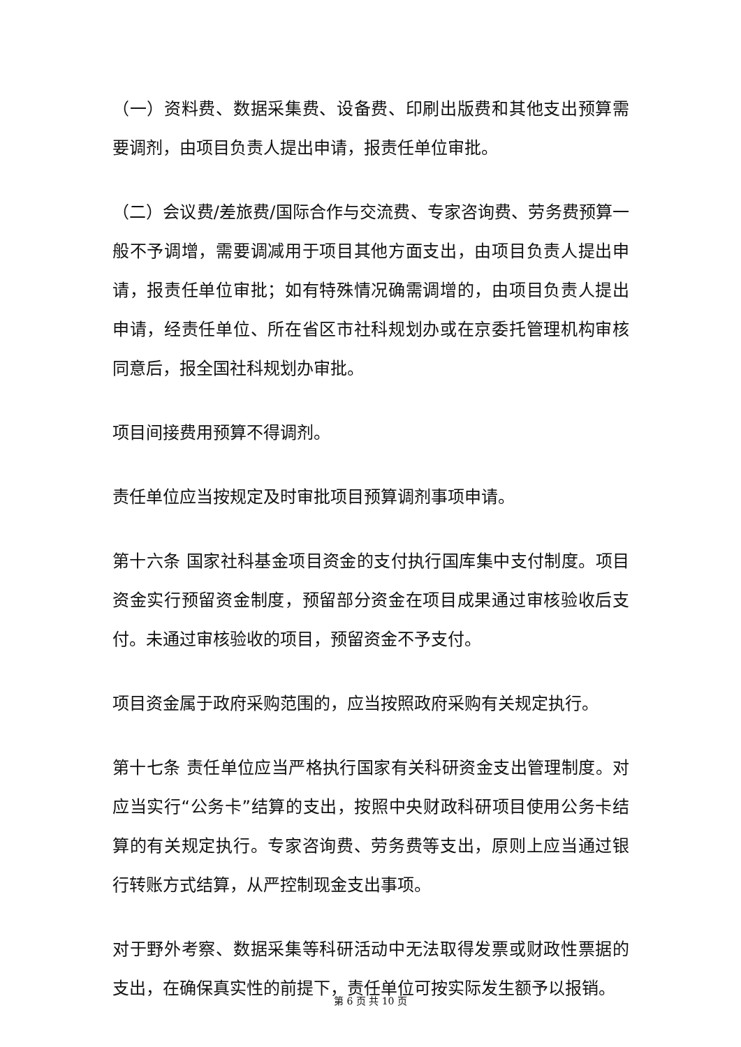（一）资料费、数据采集费、设备费、印刷出版费和其他支出预算需要调剂，由项目负责人提出申请，报责任单位审批。
（二）会议费/差旅费/国际合作与交流费、专家咨询费、劳务费预算一般不予调增，需要调减用于项目其他方面支出，由项目负责人提出申请，报责任单位审批；如有特殊情况确需调增的，由项目负责人提出申请，经责任单位、所在省区市社科规划办或在京委托管理机构审核同意后，报全国社科规划办审批。
项目间接费用预算不得调剂。
责任单位应当按规定及时审批项目预算调剂事项申请。
第十六条 国家社科基金项目资金的支付执行国库集中支付制度。项目资金实行预留资金制度，预留部分资金在项目成果通过审核验收后支付。未通过审核验收的项目，预留资金不予支付。
项目资金属于政府采购范围的，应当按照政府采购有关规定执行。
第十七条 责任单位应当严格执行国家有关科研资金支出管理制度。对应当实行“公务卡”结算的支出，按照中央财政科研项目使用公务卡结算的有关规定执行。专家咨询费、劳务费等支出，原则上应当通过银行转账方式结算，从严控制现金支出事项。
对于野外考察、数据采集等科研活动中无法取得发票或财政性票据的支出，在确保真实性的前提下，责任单位可按实际发生额予以报销。
第 6 页 共 10 页